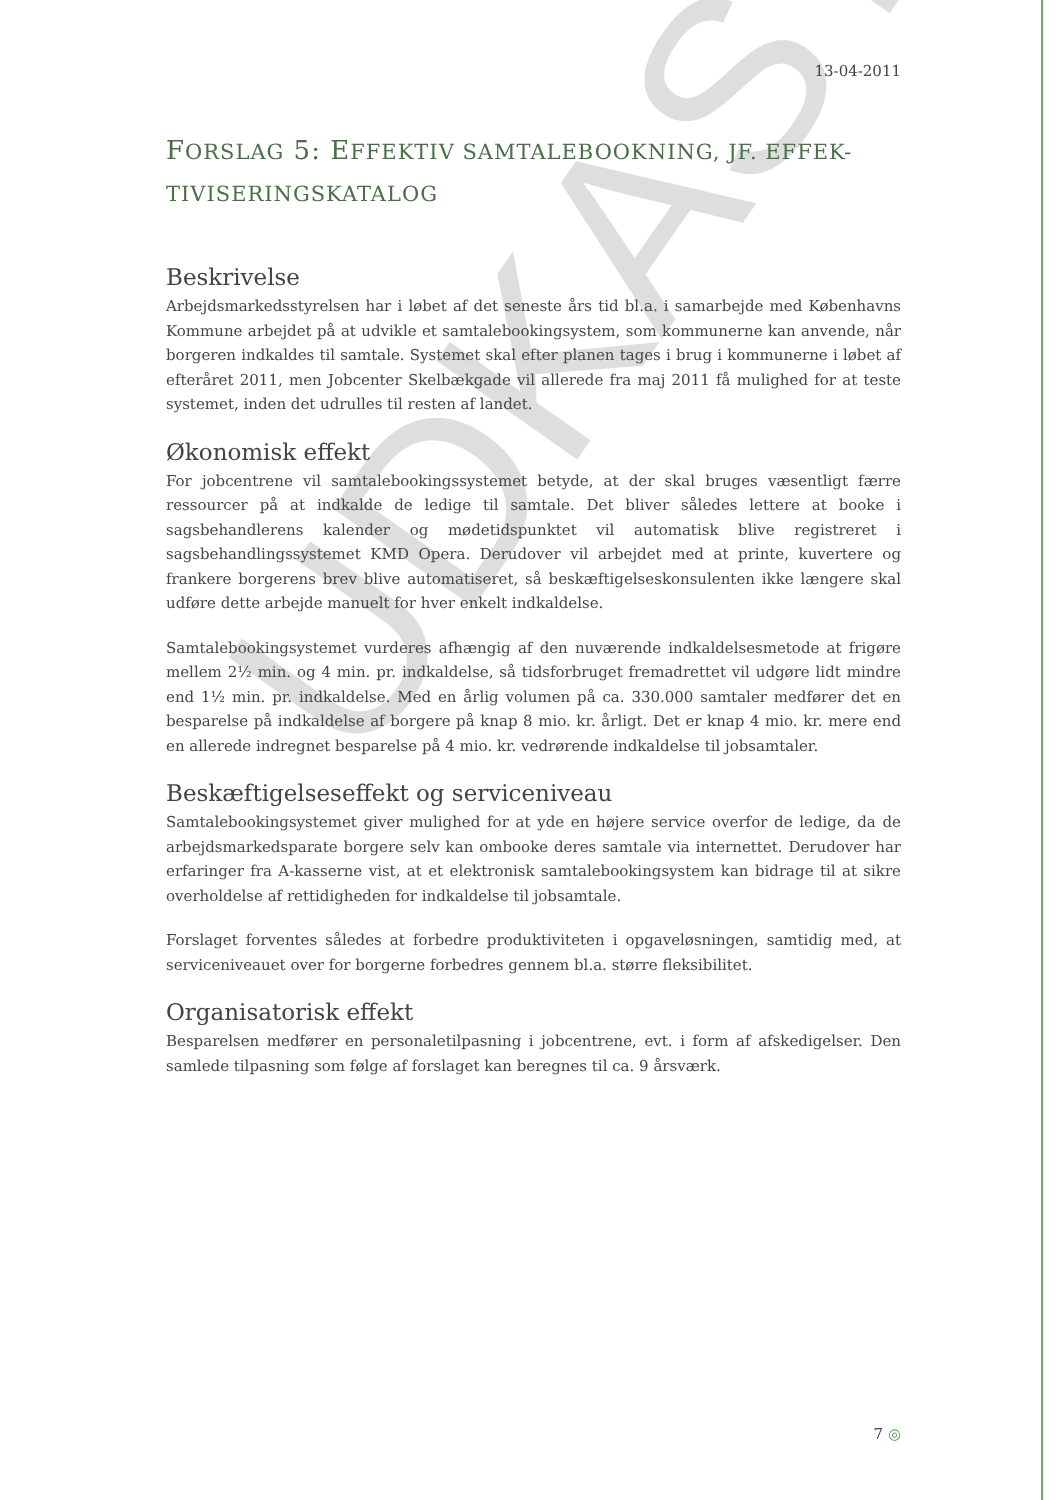UDKAST
13-04-2011
FORSLAG 5: EFFEKTIV SAMTALEBOOKNING, JF. EFFEK-TIVISERINGSKATALOG
Beskrivelse
Arbejdsmarkedsstyrelsen har i løbet af det seneste års tid bl.a. i samarbejde med Københavns Kommune arbejdet på at udvikle et samtalebookingsystem, som kommunerne kan anvende, når borgeren indkaldes til samtale. Systemet skal efter planen tages i brug i kommunerne i løbet af efteråret 2011, men Jobcenter Skelbækgade vil allerede fra maj 2011 få mulighed for at teste systemet, inden det udrulles til resten af landet.
Økonomisk effekt
For jobcentrene vil samtalebookingssystemet betyde, at der skal bruges væsentligt færre ressourcer på at indkalde de ledige til samtale. Det bliver således lettere at booke i sagsbehandlerens kalender og mødetidspunktet vil automatisk blive registreret i sagsbehandlingssystemet KMD Opera. Derudover vil arbejdet med at printe, kuvertere og frankere borgerens brev blive automatiseret, så beskæftigelseskonsulenten ikke længere skal udføre dette arbejde manuelt for hver enkelt indkaldelse.
Samtalebookingsystemet vurderes afhængig af den nuværende indkaldelsesmetode at frigøre mellem 2½ min. og 4 min. pr. indkaldelse, så tidsforbruget fremadrettet vil udgøre lidt mindre end 1½ min. pr. indkaldelse. Med en årlig volumen på ca. 330.000 samtaler medfører det en besparelse på indkaldelse af borgere på knap 8 mio. kr. årligt. Det er knap 4 mio. kr. mere end en allerede indregnet besparelse på 4 mio. kr. vedrørende indkaldelse til jobsamtaler.
Beskæftigelseseffekt og serviceniveau
Samtalebookingsystemet giver mulighed for at yde en højere service overfor de ledige, da de arbejdsmarkedsparate borgere selv kan ombooke deres samtale via internettet. Derudover har erfaringer fra A-kasserne vist, at et elektronisk samtalebookingsystem kan bidrage til at sikre overholdelse af rettidigheden for indkaldelse til jobsamtale.
Forslaget forventes således at forbedre produktiviteten i opgaveløsningen, samtidig med, at serviceniveauet over for borgerne forbedres gennem bl.a. større fleksibilitet.
Organisatorisk effekt
Besparelsen medfører en personaletilpasning i jobcentrene, evt. i form af afskedigelser. Den samlede tilpasning som følge af forslaget kan beregnes til ca. 9 årsværk.
7 ◎